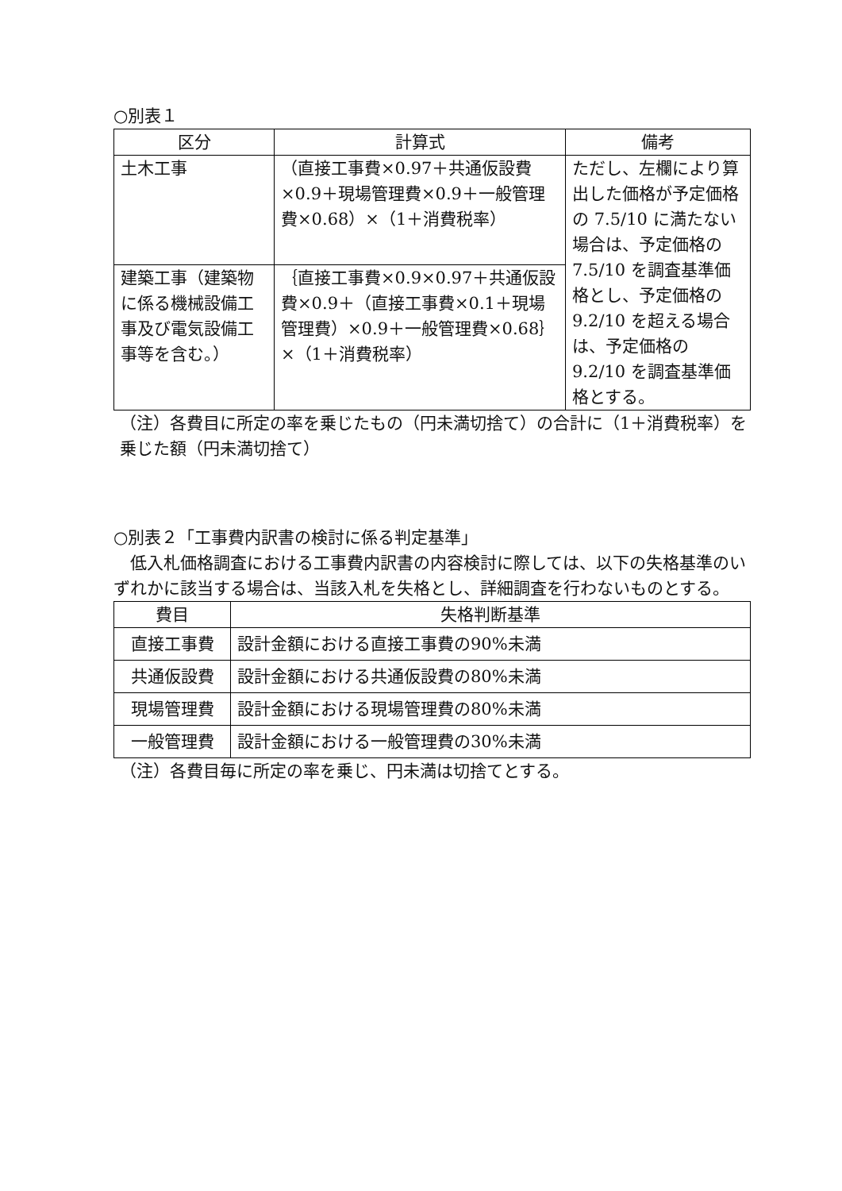○別表１
| 区分 | 計算式 | 備考 |
| --- | --- | --- |
| 土木工事 | （直接工事費×0.97＋共通仮設費×0.9＋現場管理費×0.9＋一般管理費×0.68）×（1＋消費税率） | ただし、左欄により算出した価格が予定価格の 7.5/10 に満たない場合は、予定価格の 7.5/10 を調査基準価格とし、予定価格の 9.2/10 を超える場合は、予定価格の 9.2/10 を調査基準価格とする。 |
| 建築工事（建築物に係る機械設備工事及び電気設備工事等を含む。） | ｛直接工事費×0.9×0.97＋共通仮設費×0.9＋（直接工事費×0.1＋現場管理費）×0.9＋一般管理費×0.68｝×（1＋消費税率） | |
（注）各費目に所定の率を乗じたもの（円未満切捨て）の合計に（1＋消費税率）を乗じた額（円未満切捨て）
○別表２「工事費内訳書の検討に係る判定基準」
　低入札価格調査における工事費内訳書の内容検討に際しては、以下の失格基準のいずれかに該当する場合は、当該入札を失格とし、詳細調査を行わないものとする。
| 費目 | 失格判断基準 |
| --- | --- |
| 直接工事費 | 設計金額における直接工事費の90%未満 |
| 共通仮設費 | 設計金額における共通仮設費の80%未満 |
| 現場管理費 | 設計金額における現場管理費の80%未満 |
| 一般管理費 | 設計金額における一般管理費の30%未満 |
（注）各費目毎に所定の率を乗じ、円未満は切捨てとする。